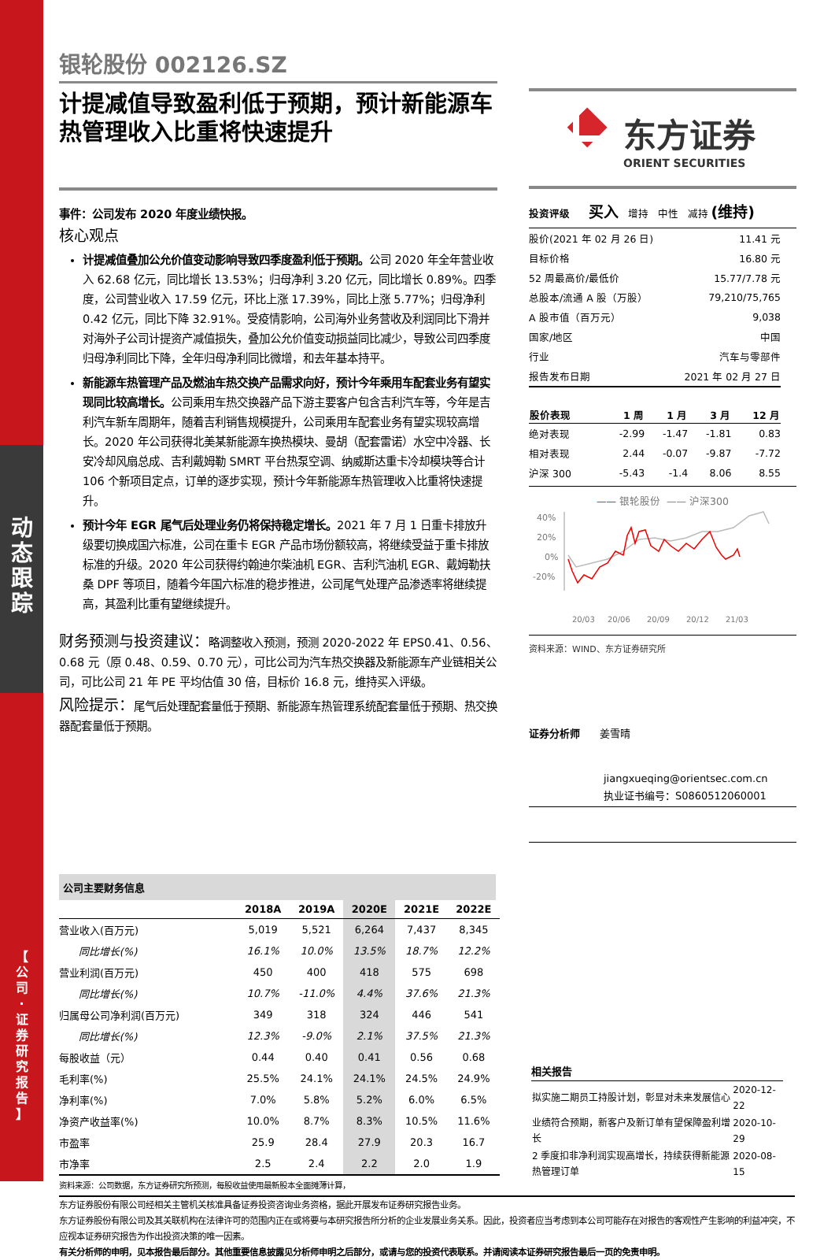动
态
跟
踪
【
公
司
·
证
券
研
究
报
告
】
银轮股份 002126.SZ
计提减值导致盈利低于预期，预计新能源车热管理收入比重将快速提升
事件：公司发布 2020 年度业绩快报。
核心观点
计提减值叠加公允价值变动影响导致四季度盈利低于预期。公司 2020 年全年营业收入 62.68 亿元，同比增长 13.53%；归母净利 3.20 亿元，同比增长 0.89%。四季度，公司营业收入 17.59 亿元，环比上涨 17.39%，同比上涨 5.77%；归母净利 0.42 亿元，同比下降 32.91%。受疫情影响，公司海外业务营收及利润同比下滑并对海外子公司计提资产减值损失，叠加公允价值变动损益同比减少，导致公司四季度归母净利同比下降，全年归母净利同比微增，和去年基本持平。
新能源车热管理产品及燃油车热交换产品需求向好，预计今年乘用车配套业务有望实现同比较高增长。公司乘用车热交换器产品下游主要客户包含吉利汽车等，今年是吉利汽车新车周期年，随着吉利销售规模提升，公司乘用车配套业务有望实现较高增长。2020 年公司获得北美某新能源车换热模块、曼胡（配套雷诺）水空中冷器、长安冷却风扇总成、吉利戴姆勒 SMRT 平台热泵空调、纳威斯达重卡冷却模块等合计 106 个新项目定点，订单的逐步实现，预计今年新能源车热管理收入比重将快速提升。
预计今年 EGR 尾气后处理业务仍将保持稳定增长。2021 年 7 月 1 日重卡排放升级要切换成国六标准，公司在重卡 EGR 产品市场份额较高，将继续受益于重卡排放标准的升级。2020 年公司获得约翰迪尔柴油机 EGR、吉利汽油机 EGR、戴姆勒扶桑 DPF 等项目，随着今年国六标准的稳步推进，公司尾气处理产品渗透率将继续提高，其盈利比重有望继续提升。
财务预测与投资建议：略调整收入预测，预测 2020-2022 年 EPS0.41、0.56、0.68 元（原 0.48、0.59、0.70 元），可比公司为汽车热交换器及新能源车产业链相关公司，可比公司 21 年 PE 平均估值 30 倍，目标价 16.8 元，维持买入评级。
风险提示：尾气后处理配套量低于预期、新能源车热管理系统配套量低于预期、热交换器配套量低于预期。
东方证券
ORIENT SECURITIES
投资评级 买入 增持 中性 减持 (维持)
| 股价(2021 年 02 月 26 日) | 11.41 元 |
| 目标价格 | 16.80 元 |
| 52 周最高价/最低价 | 15.77/7.78 元 |
| 总股本/流通 A 股（万股） | 79,210/75,765 |
| A 股市值（百万元） | 9,038 |
| 国家/地区 | 中国 |
| 行业 | 汽车与零部件 |
| 报告发布日期 | 2021 年 02 月 27 日 |
| 股价表现 | 1 周 | 1 月 | 3 月 | 12 月 |
| --- | --- | --- | --- | --- |
| 绝对表现 | -2.99 | -1.47 | -1.81 | 0.83 |
| 相对表现 | 2.44 | -0.07 | -9.87 | -7.72 |
| 沪深 300 | -5.43 | -1.4 | 8.06 | 8.55 |
—— 银轮股份 —— 沪深300
40%
20%
0%
-20%
20/03
20/06
20/09
20/12
21/03
资料来源：WIND、东方证券研究所
证券分析师 姜雪晴
jiangxueqing@orientsec.com.cn
执业证书编号：S0860512060001
公司主要财务信息
| | 2018A | 2019A | 2020E | 2021E | 2022E |
| --- | --- | --- | --- | --- | --- |
| 营业收入(百万元) | 5,019 | 5,521 | 6,264 | 7,437 | 8,345 |
| 同比增长(%) | 16.1% | 10.0% | 13.5% | 18.7% | 12.2% |
| 营业利润(百万元) | 450 | 400 | 418 | 575 | 698 |
| 同比增长(%) | 10.7% | -11.0% | 4.4% | 37.6% | 21.3% |
| 归属母公司净利润(百万元) | 349 | 318 | 324 | 446 | 541 |
| 同比增长(%) | 12.3% | -9.0% | 2.1% | 37.5% | 21.3% |
| 每股收益（元） | 0.44 | 0.40 | 0.41 | 0.56 | 0.68 |
| 毛利率(%) | 25.5% | 24.1% | 24.1% | 24.5% | 24.9% |
| 净利率(%) | 7.0% | 5.8% | 5.2% | 6.0% | 6.5% |
| 净资产收益率(%) | 10.0% | 8.7% | 8.3% | 10.5% | 11.6% |
| 市盈率 | 25.9 | 28.4 | 27.9 | 20.3 | 16.7 |
| 市净率 | 2.5 | 2.4 | 2.2 | 2.0 | 1.9 |
资料来源：公司数据，东方证券研究所预测，每股收益使用最新股本全面摊薄计算，
相关报告
| 拟实施二期员工持股计划，彰显对未来发展信心 | 2020-12-22 |
| 业绩符合预期，新客户及新订单有望保障盈利增长 | 2020-10-29 |
| 2 季度扣非净利润实现高增长，持续获得新能源热管理订单 | 2020-08-15 |
东方证券股份有限公司经相关主管机关核准具备证券投资咨询业务资格，据此开展发布证券研究报告业务。
东方证券股份有限公司及其关联机构在法律许可的范围内正在或将要与本研究报告所分析的企业发展业务关系。因此，投资者应当考虑到本公司可能存在对报告的客观性产生影响的利益冲突，不应视本证券研究报告为作出投资决策的唯一因素。
有关分析师的申明，见本报告最后部分。其他重要信息披露见分析师申明之后部分，或请与您的投资代表联系。并请阅读本证券研究报告最后一页的免责申明。